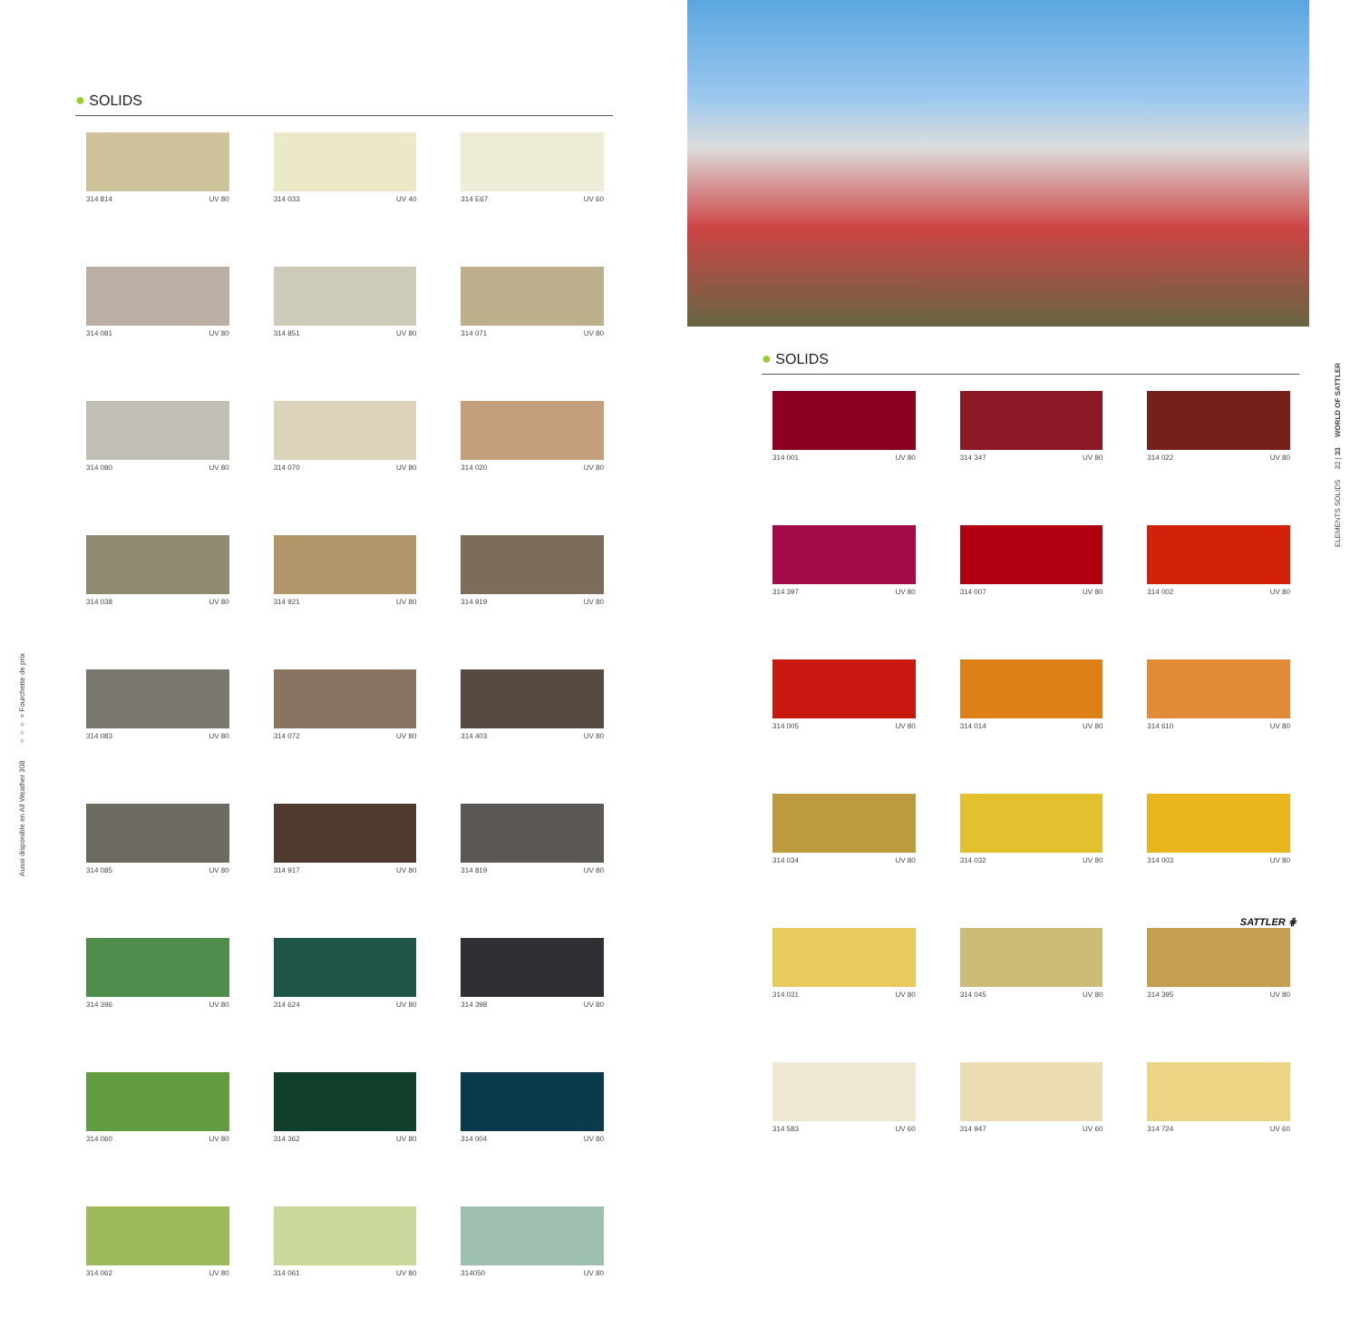● SOLIDS
314 814 UV 80
314 033 UV 40
314 E67 UV 60
314 081 UV 80
314 851 UV 80
314 071 UV 80
314 080 UV 80
314 070 UV 80
314 020 UV 80
314 038 UV 80
314 921 UV 80
314 919 UV 80
314 083 UV 80
314 072 UV 80
314 403 UV 80
314 085 UV 80
314 917 UV 80
314 819 UV 80
314 396 UV 80
314 624 UV 80
314 398 UV 80
314 060 UV 80
314 362 UV 80
314 004 UV 80
314 062 UV 80
314 061 UV 80
314050 UV 80
● SOLIDS
314 001 UV 80
314 347 UV 80
314 022 UV 80
314 397 UV 80
314 007 UV 80
314 002 UV 80
314 005 UV 80
314 014 UV 80
314 610 UV 80
314 034 UV 80
314 032 UV 80
314 003 UV 80
314 031 UV 80
314 045 UV 80
314 395 UV 80
314 583 UV 60
314 947 UV 60
314 724 UV 60
ELEMENTS SOLIDS 32 | 33 WORLD OF SATTLER
Aussi disponible en All Weather 308 ○○○ = Fourchette de prix
SATTLER ⋕